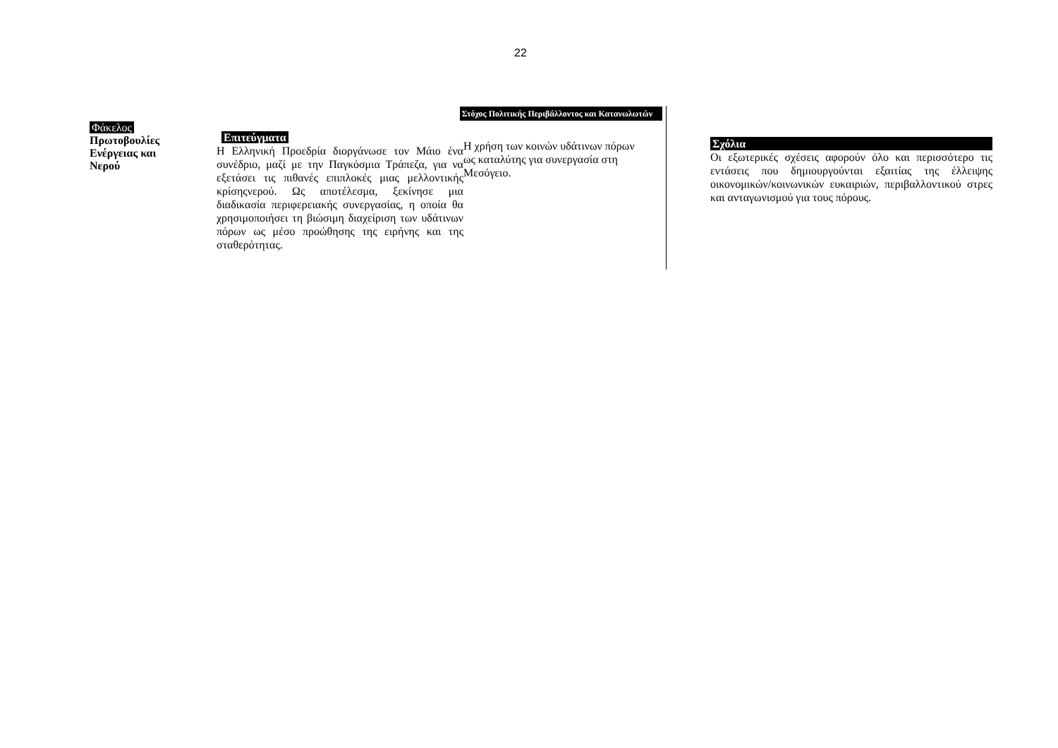22
Φάκελος
Πρωτοβουλίες
Ενέργειας και
Νερού
Στόχος Πολιτικής Περιβάλλοντος και Κατανωλωτών
Επιτεύγματα
Η Ελληνική Προεδρία διοργάνωσε τον Μάιο ένα συνέδριο, μαζί με την Παγκόσμια Τράπεζα, για να εξετάσει τις πιθανές επιπλοκές μιας μελλοντικής κρίσηςνερού. Ως αποτέλεσμα, ξεκίνησε μια διαδικασία περιφερειακής συνεργασίας, η οποία θα χρησιμοποιήσει τη βιώσιμη διαχείριση των υδάτινων πόρων ως μέσο προώθησης της ειρήνης και της σταθερότητας.
Η χρήση των κοινών υδάτινων πόρων ως καταλύτης για συνεργασία στη Μεσόγειο.
Σχόλια
Οι εξωτερικές σχέσεις αφορούν όλο και περισσότερο τις εντάσεις που δημιουργούνται εξαιτίας της έλλειψης οικονομικών/κοινωνικών ευκαιριών, περιβαλλοντικού στρες και ανταγωνισμού για τους πόρους.